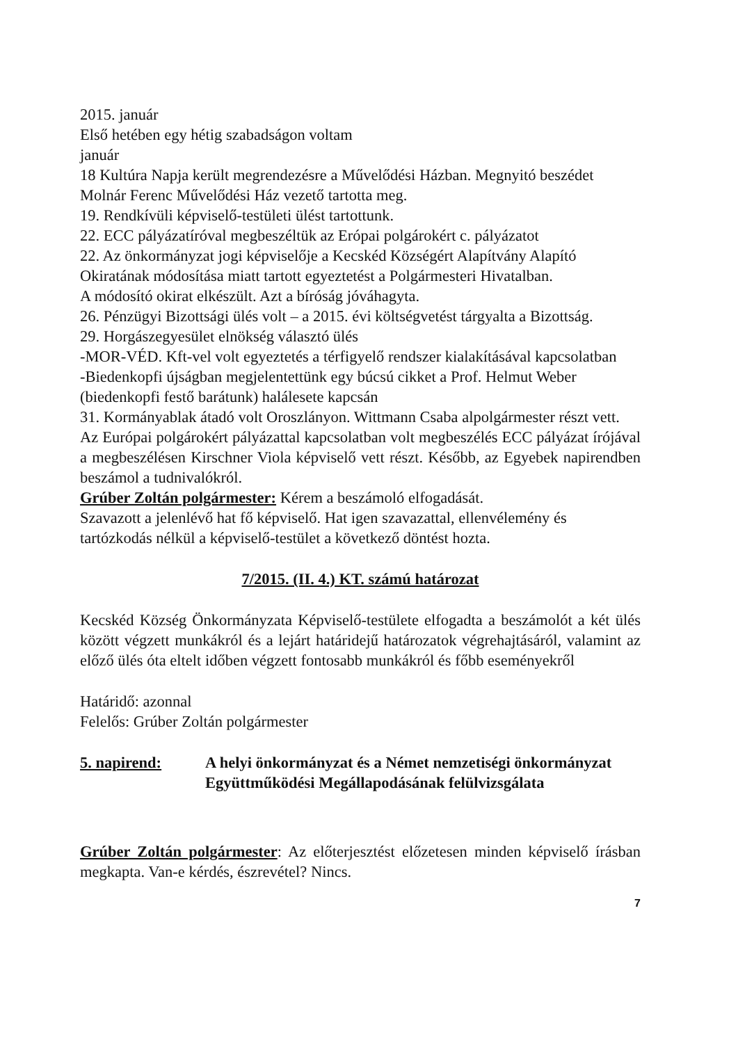2015. január
Első hetében egy hétig szabadságon voltam
január
18 Kultúra Napja került megrendezésre a Művelődési Házban. Megnyitó beszédet Molnár Ferenc Művelődési Ház vezető tartotta meg.
19. Rendkívüli képviselő-testületi ülést tartottunk.
22. ECC pályázatíróval megbeszéltük az Erópai polgárokért c. pályázatot
22. Az önkormányzat jogi képviselője a Kecskéd Községért Alapítvány Alapító Okiratának módosítása miatt tartott egyeztetést a Polgármesteri Hivatalban.
A módosító okirat elkészült. Azt a bíróság jóváhagyta.
26. Pénzügyi Bizottsági ülés volt – a 2015. évi költségvetést tárgyalta a Bizottság.
29. Horgászegyesület elnökség választó ülés
-MOR-VÉD. Kft-vel volt egyeztetés a térfigyelő rendszer kialakításával kapcsolatban
-Biedenkopfi újságban megjelentettünk egy búcsú cikket a Prof. Helmut Weber (biedenkopfi festő barátunk) halálesete kapcsán
31. Kormányablak átadó volt Oroszlányon. Wittmann Csaba alpolgármester részt vett.
Az Európai polgárokért pályázattal kapcsolatban volt megbeszélés ECC pályázat írójával a megbeszélésen Kirschner Viola képviselő vett részt. Később, az Egyebek napirendben beszámol a tudnivalókról.
Grúber Zoltán polgármester: Kérem a beszámoló elfogadását.
Szavazott a jelenlévő hat fő képviselő. Hat igen szavazattal, ellenvélemény és tartózkodás nélkül a képviselő-testület a következő döntést hozta.
7/2015. (II. 4.) KT. számú határozat
Kecskéd Község Önkormányzata Képviselő-testülete elfogadta a beszámolót a két ülés között végzett munkákról és a lejárt határidejű határozatok végrehajtásáról, valamint az előző ülés óta eltelt időben végzett fontosabb munkákról és főbb eseményekről
Határidő: azonnal
Felelős: Grúber Zoltán polgármester
5. napirend: A helyi önkormányzat és a Német nemzetiségi önkormányzat Együttműködési Megállapodásának felülvizsgálata
Grúber Zoltán polgármester: Az előterjesztést előzetesen minden képviselő írásban megkapta. Van-e kérdés, észrevétel? Nincs.
7